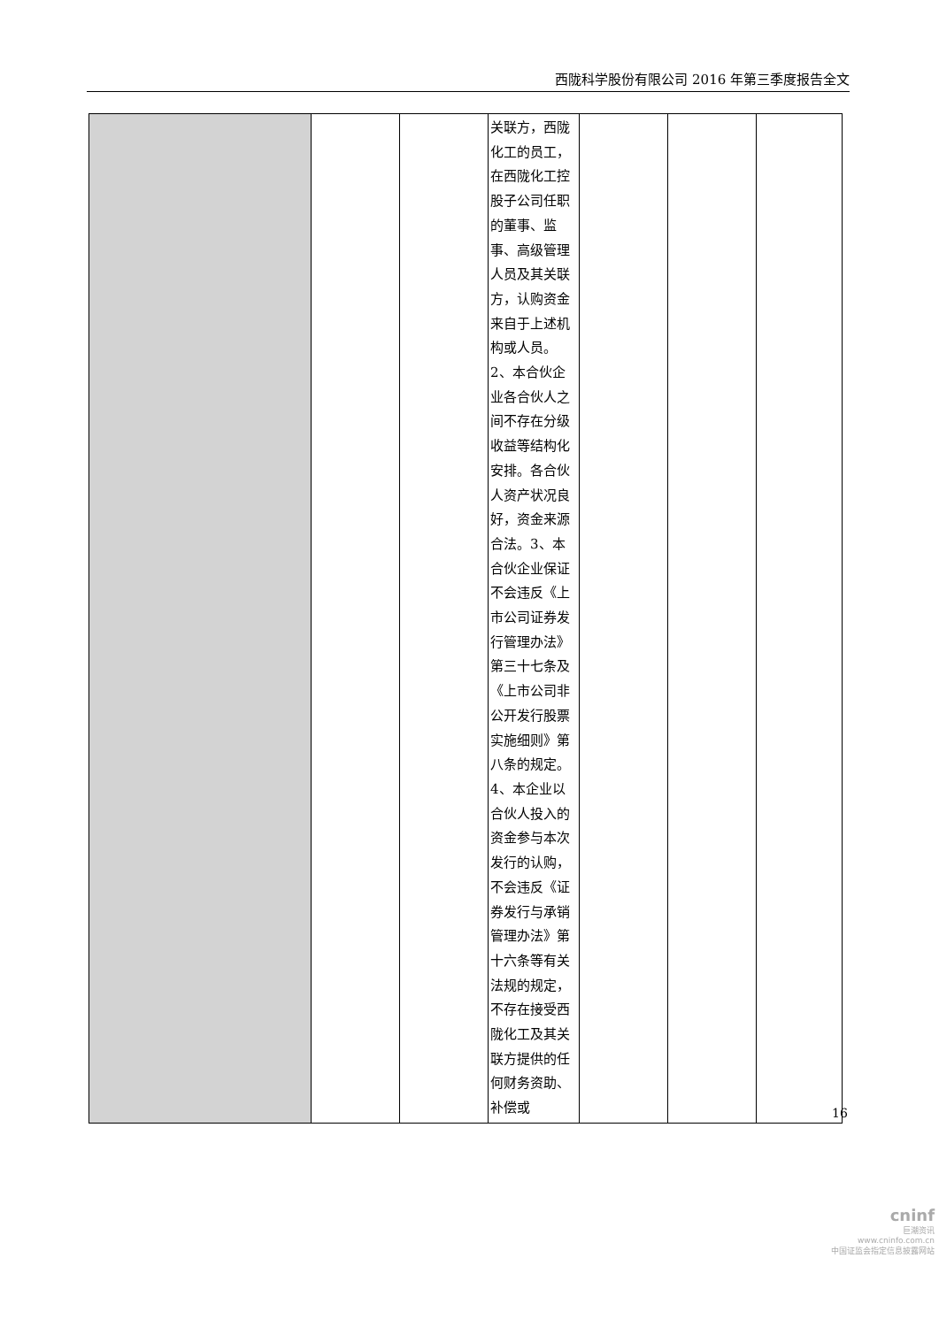西陇科学股份有限公司 2016 年第三季度报告全文
| | | | 关联方，西陇化工的员工，在西陇化工控股子公司任职的董事、监事、高级管理人员及其关联方，认购资金来自于上述机构或人员。2、本合伙企业各合伙人之间不存在分级收益等结构化安排。各合伙人资产状况良好，资金来源合法。3、本合伙企业保证不会违反《上市公司证券发行管理办法》第三十七条及《上市公司非公开发行股票实施细则》第八条的规定。4、本企业以合伙人投入的资金参与本次发行的认购，不会违反《证券发行与承销管理办法》第十六条等有关法规的规定，不存在接受西陇化工及其关联方提供的任何财务资助、补偿或 | | | |
16
cninf
巨潮资讯
www.cninfo.com.cn
中国证监会指定信息披露网站